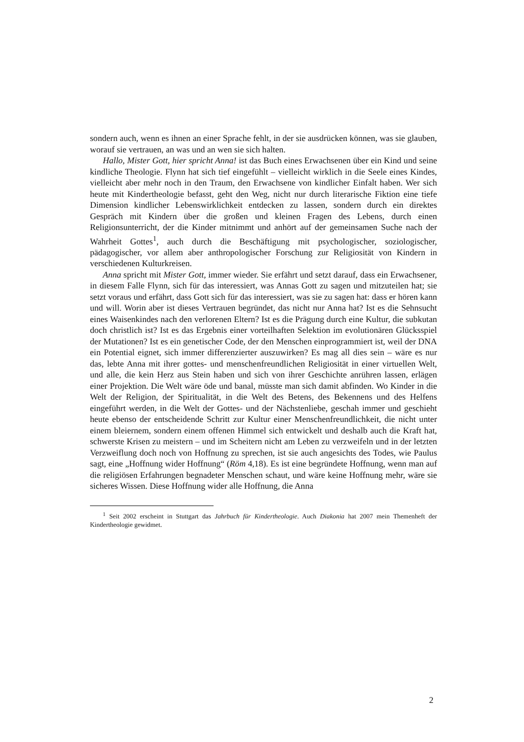sondern auch, wenn es ihnen an einer Sprache fehlt, in der sie ausdrücken können, was sie glauben, worauf sie vertrauen, an was und an wen sie sich halten.
Hallo, Mister Gott, hier spricht Anna! ist das Buch eines Erwachsenen über ein Kind und seine kindliche Theologie. Flynn hat sich tief eingefühlt – vielleicht wirklich in die Seele eines Kindes, vielleicht aber mehr noch in den Traum, den Erwachsene von kindlicher Einfalt haben. Wer sich heute mit Kindertheologie befasst, geht den Weg, nicht nur durch literarische Fiktion eine tiefe Dimension kindlicher Lebenswirklichkeit entdecken zu lassen, sondern durch ein direktes Gespräch mit Kindern über die großen und kleinen Fragen des Lebens, durch einen Religionsunterricht, der die Kinder mitnimmt und anhört auf der gemeinsamen Suche nach der Wahrheit Gottes<sup>1</sup>, auch durch die Beschäftigung mit psychologischer, soziologischer, pädagogischer, vor allem aber anthropologischer Forschung zur Religiosität von Kindern in verschiedenen Kulturkreisen.
Anna spricht mit Mister Gott, immer wieder. Sie erfährt und setzt darauf, dass ein Erwachsener, in diesem Falle Flynn, sich für das interessiert, was Annas Gott zu sagen und mitzuteilen hat; sie setzt voraus und erfährt, dass Gott sich für das interessiert, was sie zu sagen hat: dass er hören kann und will. Worin aber ist dieses Vertrauen begründet, das nicht nur Anna hat? Ist es die Sehnsucht eines Waisenkindes nach den verlorenen Eltern? Ist es die Prägung durch eine Kultur, die subkutan doch christlich ist? Ist es das Ergebnis einer vorteilhaften Selektion im evolutionären Glücksspiel der Mutationen? Ist es ein genetischer Code, der den Menschen einprogrammiert ist, weil der DNA ein Potential eignet, sich immer differenzierter auszuwirken? Es mag all dies sein – wäre es nur das, lebte Anna mit ihrer gottes- und menschenfreundlichen Religiosität in einer virtuellen Welt, und alle, die kein Herz aus Stein haben und sich von ihrer Geschichte anrühren lassen, erlägen einer Projektion. Die Welt wäre öde und banal, müsste man sich damit abfinden. Wo Kinder in die Welt der Religion, der Spiritualität, in die Welt des Betens, des Bekennens und des Helfens eingeführt werden, in die Welt der Gottes- und der Nächstenliebe, geschah immer und geschieht heute ebenso der entscheidende Schritt zur Kultur einer Menschenfreundlichkeit, die nicht unter einem bleiernem, sondern einem offenen Himmel sich entwickelt und deshalb auch die Kraft hat, schwerste Krisen zu meistern – und im Scheitern nicht am Leben zu verzweifeln und in der letzten Verzweiflung doch noch von Hoffnung zu sprechen, ist sie auch angesichts des Todes, wie Paulus sagt, eine „Hoffnung wider Hoffnung“ (Röm 4,18). Es ist eine begründete Hoffnung, wenn man auf die religiösen Erfahrungen begnadeter Menschen schaut, und wäre keine Hoffnung mehr, wäre sie sicheres Wissen. Diese Hoffnung wider alle Hoffnung, die Anna
<sup>1</sup> Seit 2002 erscheint in Stuttgart das Jahrbuch für Kindertheologie. Auch Diakonia hat 2007 mein Themenheft der Kindertheologie gewidmet.
2